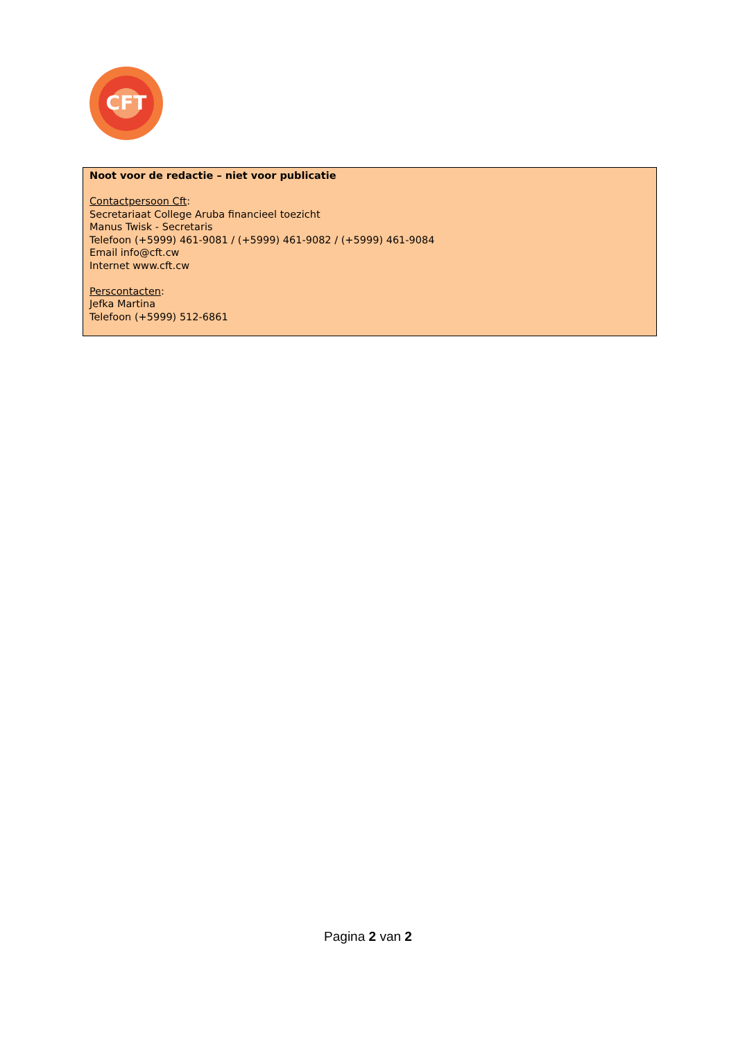CFT
Noot voor de redactie – niet voor publicatie
Contactpersoon Cft:
Secretariaat College Aruba financieel toezicht
Manus Twisk - Secretaris
Telefoon (+5999) 461-9081 / (+5999) 461-9082 / (+5999) 461-9084
Email info@cft.cw
Internet www.cft.cw
Perscontacten:
Jefka Martina
Telefoon (+5999) 512-6861
Pagina 2 van 2